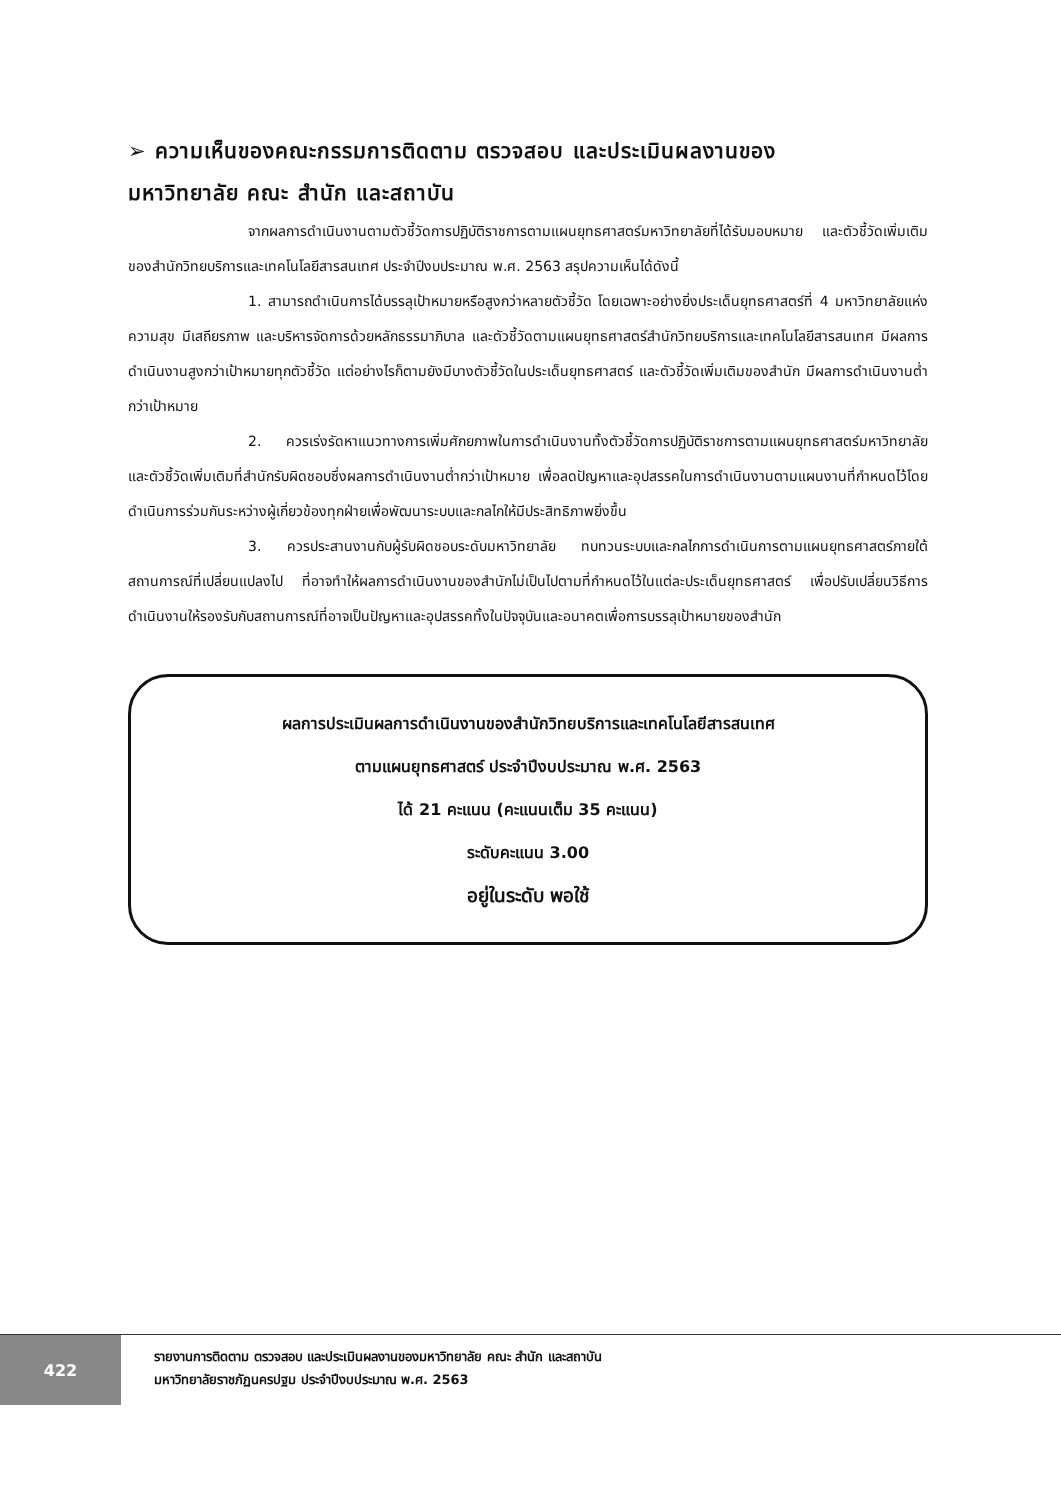➢ ความเห็นของคณะกรรมการติดตาม ตรวจสอบ และประเมินผลงานของ
มหาวิทยาลัย คณะ สำนัก และสถาบัน
จากผลการดำเนินงานตามตัวชี้วัดการปฏิบัติราชการตามแผนยุทธศาสตร์มหาวิทยาลัยที่ได้รับมอบหมาย และตัวชี้วัดเพิ่มเติมของสำนักวิทยบริการและเทคโนโลยีสารสนเทศ ประจำปีงบประมาณ พ.ศ. 2563 สรุปความเห็นได้ดังนี้
1. สามารถดำเนินการได้บรรลุเป้าหมายหรือสูงกว่าหลายตัวชี้วัด โดยเฉพาะอย่างยิ่งประเด็นยุทธศาสตร์ที่ 4 มหาวิทยาลัยแห่งความสุข มีเสถียรภาพ และบริหารจัดการด้วยหลักธรรมาภิบาล และตัวชี้วัดตามแผนยุทธศาสตร์สำนักวิทยบริการและเทคโนโลยีสารสนเทศ มีผลการดำเนินงานสูงกว่าเป้าหมายทุกตัวชี้วัด แต่อย่างไรก็ตามยังมีบางตัวชี้วัดในประเด็นยุทธศาสตร์ และตัวชี้วัดเพิ่มเติมของสำนัก มีผลการดำเนินงานต่ำกว่าเป้าหมาย
2. ควรเร่งรัดหาแนวทางการเพิ่มศักยภาพในการดำเนินงานทั้งตัวชี้วัดการปฏิบัติราชการตามแผนยุทธศาสตร์มหาวิทยาลัย และตัวชี้วัดเพิ่มเติมที่สำนักรับผิดชอบซึ่งผลการดำเนินงานต่ำกว่าเป้าหมาย เพื่อลดปัญหาและอุปสรรคในการดำเนินงานตามแผนงานที่กำหนดไว้โดยดำเนินการร่วมกันระหว่างผู้เกี่ยวข้องทุกฝ่ายเพื่อพัฒนาระบบและกลไกให้มีประสิทธิภาพยิ่งขึ้น
3. ควรประสานงานกับผู้รับผิดชอบระดับมหาวิทยาลัย ทบทวนระบบและกลไกการดำเนินการตามแผนยุทธศาสตร์ภายใต้สถานการณ์ที่เปลี่ยนแปลงไป ที่อาจทำให้ผลการดำเนินงานของสำนักไม่เป็นไปตามที่กำหนดไว้ในแต่ละประเด็นยุทธศาสตร์ เพื่อปรับเปลี่ยนวิธีการดำเนินงานให้รองรับกับสถานการณ์ที่อาจเป็นปัญหาและอุปสรรคทั้งในปัจจุบันและอนาคตเพื่อการบรรลุเป้าหมายของสำนัก
ผลการประเมินผลการดำเนินงานของสำนักวิทยบริการและเทคโนโลยีสารสนเทศ
ตามแผนยุทธศาสตร์ ประจำปีงบประมาณ พ.ศ. 2563
ได้ 21 คะแนน (คะแนนเต็ม 35 คะแนน)
ระดับคะแนน 3.00
อยู่ในระดับ พอใช้
422
รายงานการติดตาม ตรวจสอบ และประเมินผลงานของมหาวิทยาลัย คณะ สำนัก และสถาบัน
มหาวิทยาลัยราชภัฏนครปฐม ประจำปีงบประมาณ พ.ศ. 2563